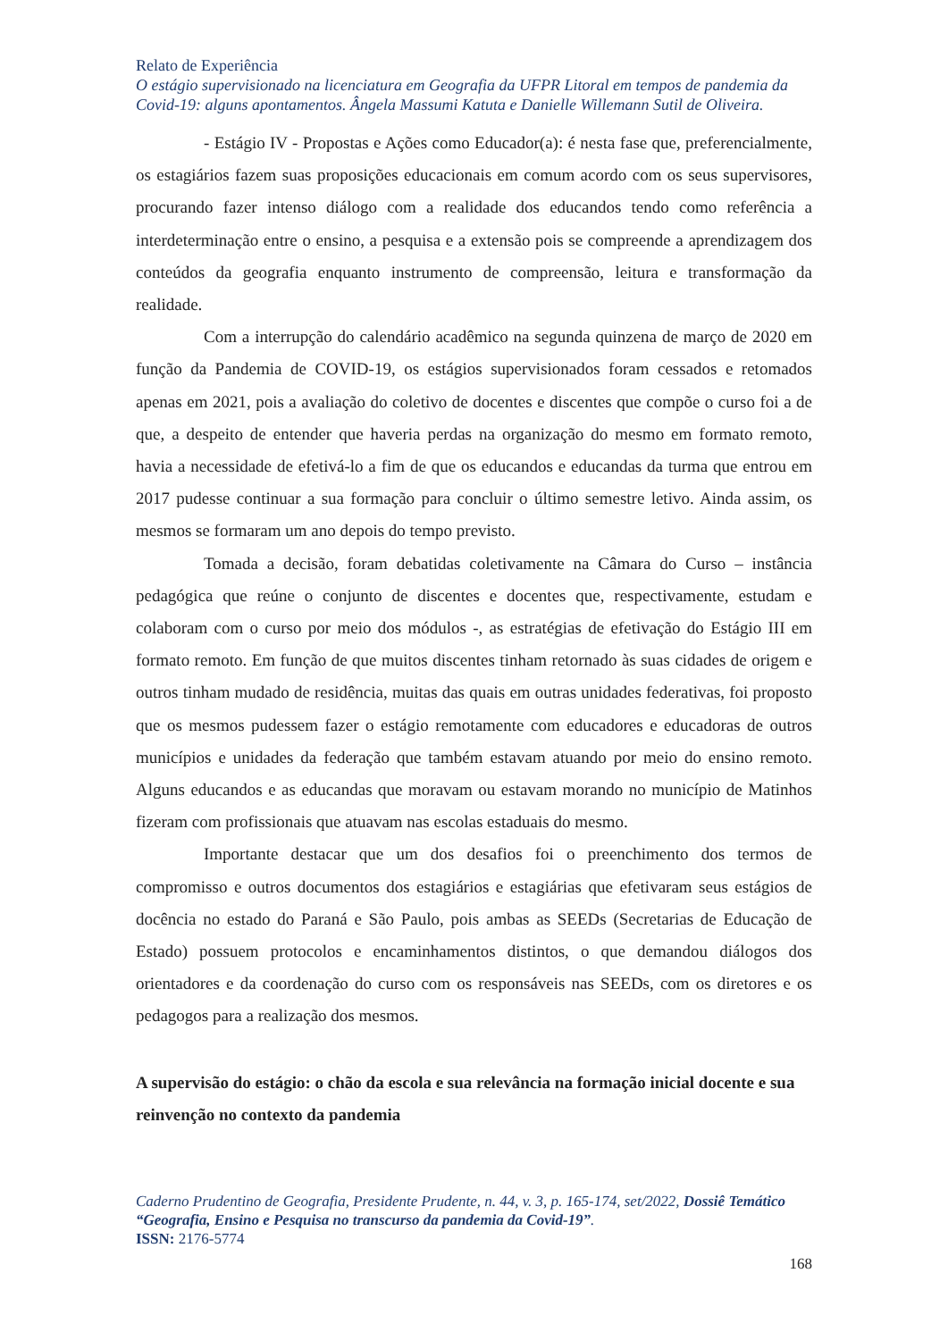Relato de Experiência
O estágio supervisionado na licenciatura em Geografia da UFPR Litoral em tempos de pandemia da Covid-19: alguns apontamentos. Ângela Massumi Katuta e Danielle Willemann Sutil de Oliveira.
- Estágio IV - Propostas e Ações como Educador(a): é nesta fase que, preferencialmente, os estagiários fazem suas proposições educacionais em comum acordo com os seus supervisores, procurando fazer intenso diálogo com a realidade dos educandos tendo como referência a interdeterminação entre o ensino, a pesquisa e a extensão pois se compreende a aprendizagem dos conteúdos da geografia enquanto instrumento de compreensão, leitura e transformação da realidade.
Com a interrupção do calendário acadêmico na segunda quinzena de março de 2020 em função da Pandemia de COVID-19, os estágios supervisionados foram cessados e retomados apenas em 2021, pois a avaliação do coletivo de docentes e discentes que compõe o curso foi a de que, a despeito de entender que haveria perdas na organização do mesmo em formato remoto, havia a necessidade de efetivá-lo a fim de que os educandos e educandas da turma que entrou em 2017 pudesse continuar a sua formação para concluir o último semestre letivo. Ainda assim, os mesmos se formaram um ano depois do tempo previsto.
Tomada a decisão, foram debatidas coletivamente na Câmara do Curso – instância pedagógica que reúne o conjunto de discentes e docentes que, respectivamente, estudam e colaboram com o curso por meio dos módulos -, as estratégias de efetivação do Estágio III em formato remoto. Em função de que muitos discentes tinham retornado às suas cidades de origem e outros tinham mudado de residência, muitas das quais em outras unidades federativas, foi proposto que os mesmos pudessem fazer o estágio remotamente com educadores e educadoras de outros municípios e unidades da federação que também estavam atuando por meio do ensino remoto. Alguns educandos e as educandas que moravam ou estavam morando no município de Matinhos fizeram com profissionais que atuavam nas escolas estaduais do mesmo.
Importante destacar que um dos desafios foi o preenchimento dos termos de compromisso e outros documentos dos estagiários e estagiárias que efetivaram seus estágios de docência no estado do Paraná e São Paulo, pois ambas as SEEDs (Secretarias de Educação de Estado) possuem protocolos e encaminhamentos distintos, o que demandou diálogos dos orientadores e da coordenação do curso com os responsáveis nas SEEDs, com os diretores e os pedagogos para a realização dos mesmos.
A supervisão do estágio: o chão da escola e sua relevância na formação inicial docente e sua reinvenção no contexto da pandemia
Caderno Prudentino de Geografia, Presidente Prudente, n. 44, v. 3, p. 165-174, set/2022, Dossiê Temático “Geografia, Ensino e Pesquisa no transcurso da pandemia da Covid-19”.
ISSN: 2176-5774
168